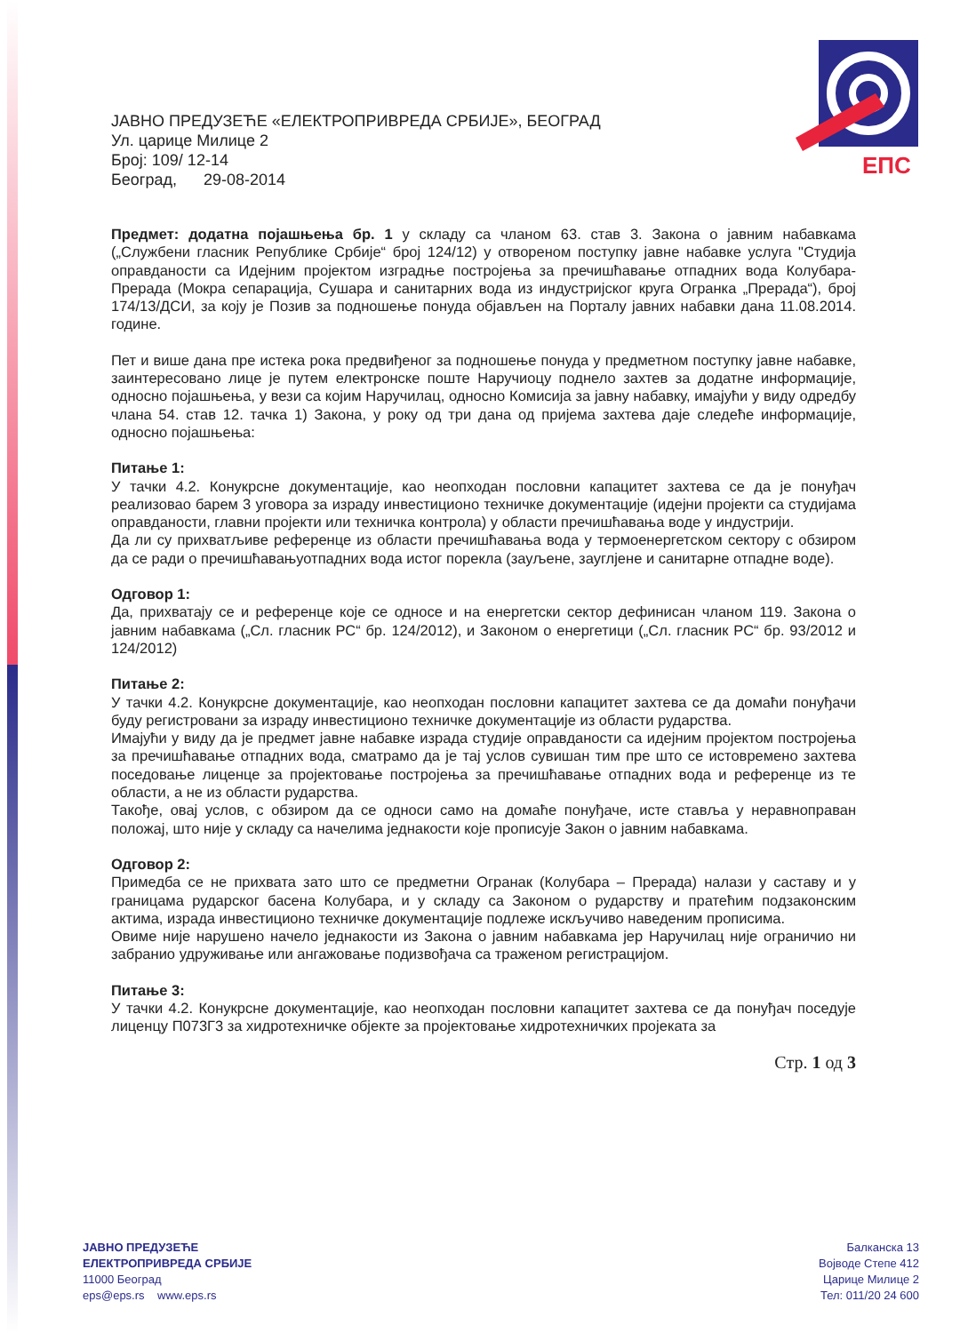ЕПС
ЈАВНО ПРЕДУЗЕЋЕ «ЕЛЕКТРОПРИВРЕДА СРБИЈЕ», БЕОГРАД
Ул. царице Милице 2
Број: 109/ 12-14
Београд, 29-08-2014
Предмет: додатна појашњења бр. 1 у складу са чланом 63. став 3. Закона о јавним набавкама („Службени гласник Републике Србије“ број 124/12) у отвореном поступку јавне набавке услуга "Студија оправданости са Идејним пројектом изградње постројења за пречишћавање отпадних вода Колубара-Прерада (Мокра сепарација, Сушара и санитарних вода из индустријског круга Огранка „Прерада“), број 174/13/ДСИ, за коју је Позив за подношење понуда објављен на Порталу јавних набавки дана 11.08.2014. године.
Пет и више дана пре истека рока предвиђеног за подношење понуда у предметном поступку јавне набавке, заинтересовано лице је путем електронске поште Наручиоцу поднело захтев за додатне информације, односно појашњења, у вези са којим Наручилац, односно Комисија за јавну набавку, имајући у виду одредбу члана 54. став 12. тачка 1) Закона, у року од три дана од пријема захтева даје следеће информације, односно појашњења:
Питање 1:
У тачки 4.2. Конукрсне документације, као неопходан пословни капацитет захтева се да је понуђач реализовао барем 3 уговора за израду инвестиционо техничке документације (идејни пројекти са студијама оправданости, главни пројекти или техничка контрола) у области пречишћавања воде у индустрији.
Да ли су прихватљиве референце из области пречишћавања вода у термоенергетском сектору с обзиром да се ради о пречишћавањуотпадних вода истог порекла (зауљене, зауглјене и санитарне отпадне воде).
Одговор 1:
Да, прихватају се и референце које се односе и на енергетски сектор дефинисан чланом 119. Закона о јавним набавкама („Сл. гласник РС“ бр. 124/2012), и Законом о енергетици („Сл. гласник РС“ бр. 93/2012 и 124/2012)
Питање 2:
У тачки 4.2. Конукрсне документације, као неопходан пословни капацитет захтева се да домаћи понуђачи буду регистровани за израду инвестиционо техничке документације из области рударства.
Имајући у виду да је предмет јавне набавке израда студије оправданости са идејним пројектом постројења за пречишћавање отпадних вода, сматрамо да је тај услов сувишан тим пре што се истовремено захтева поседовање лиценце за пројектовање постројења за пречишћавање отпадних вода и референце из те области, а не из области рударства.
Такође, овај услов, с обзиром да се односи само на домаће понуђаче, исте ставља у неравноправан положај, што није у складу са начелима једнакости које прописује Закон о јавним набавкама.
Одговор 2:
Примедба се не прихвата зато што се предметни Огранак (Колубара – Прерада) налази у саставу и у границама рударског басена Колубара, и у складу са Законом о рударству и пратећим подзаконским актима, израда инвестиционо техничке документације подлеже искључиво наведеним прописима.
Овиме није нарушено начело једнакости из Закона о јавним набавкама јер Наручилац није ограничио ни забранио удруживање или ангажовање подизвођача са траженом регистрацијом.
Питање 3:
У тачки 4.2. Конукрсне документације, као неопходан пословни капацитет захтева се да понуђач поседује лиценцу П073Г3 за хидротехничке објекте за пројектовање хидротехничких пројеката за
Стр. 1 од 3
ЈАВНО ПРЕДУЗЕЋЕ
ЕЛЕКТРОПРИВРЕДА СРБИЈЕ
11000 Београд
eps@eps.rs www.eps.rs
Балканска 13
Војводе Степе 412
Царице Милице 2
Тел: 011/20 24 600